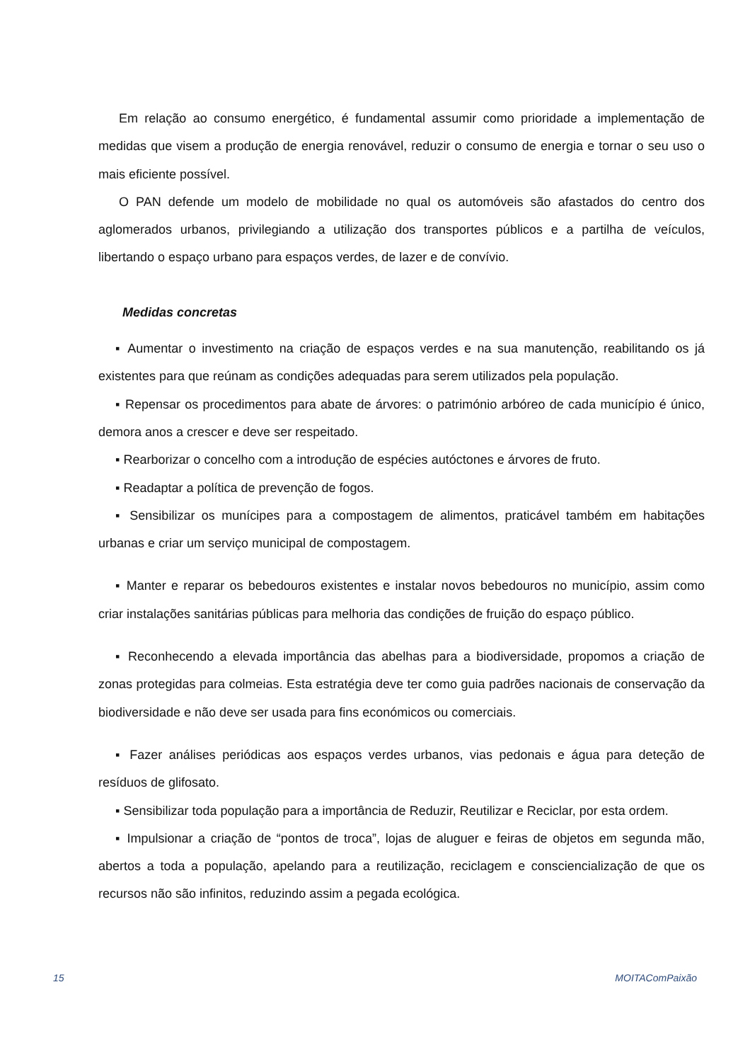Em relação ao consumo energético, é fundamental assumir como prioridade a implementação de medidas que visem a produção de energia renovável, reduzir o consumo de energia e tornar o seu uso o mais eficiente possível.
O PAN defende um modelo de mobilidade no qual os automóveis são afastados do centro dos aglomerados urbanos, privilegiando a utilização dos transportes públicos e a partilha de veículos, libertando o espaço urbano para espaços verdes, de lazer e de convívio.
Medidas concretas
▪ Aumentar o investimento na criação de espaços verdes e na sua manutenção, reabilitando os já existentes para que reúnam as condições adequadas para serem utilizados pela população.
▪ Repensar os procedimentos para abate de árvores: o património arbóreo de cada município é único, demora anos a crescer e deve ser respeitado.
▪ Rearborizar o concelho com a introdução de espécies autóctones e árvores de fruto.
▪ Readaptar a política de prevenção de fogos.
▪ Sensibilizar os munícipes para a compostagem de alimentos, praticável também em habitações urbanas e criar um serviço municipal de compostagem.
▪ Manter e reparar os bebedouros existentes e instalar novos bebedouros no município, assim como criar instalações sanitárias públicas para melhoria das condições de fruição do espaço público.
▪ Reconhecendo a elevada importância das abelhas para a biodiversidade, propomos a criação de zonas protegidas para colmeias. Esta estratégia deve ter como guia padrões nacionais de conservação da biodiversidade e não deve ser usada para fins económicos ou comerciais.
▪ Fazer análises periódicas aos espaços verdes urbanos, vias pedonais e água para deteção de resíduos de glifosato.
▪ Sensibilizar toda população para a importância de Reduzir, Reutilizar e Reciclar, por esta ordem.
▪ Impulsionar a criação de “pontos de troca”, lojas de aluguer e feiras de objetos em segunda mão, abertos a toda a população, apelando para a reutilização, reciclagem e consciencialização de que os recursos não são infinitos, reduzindo assim a pegada ecológica.
15 MOITAComPaixão